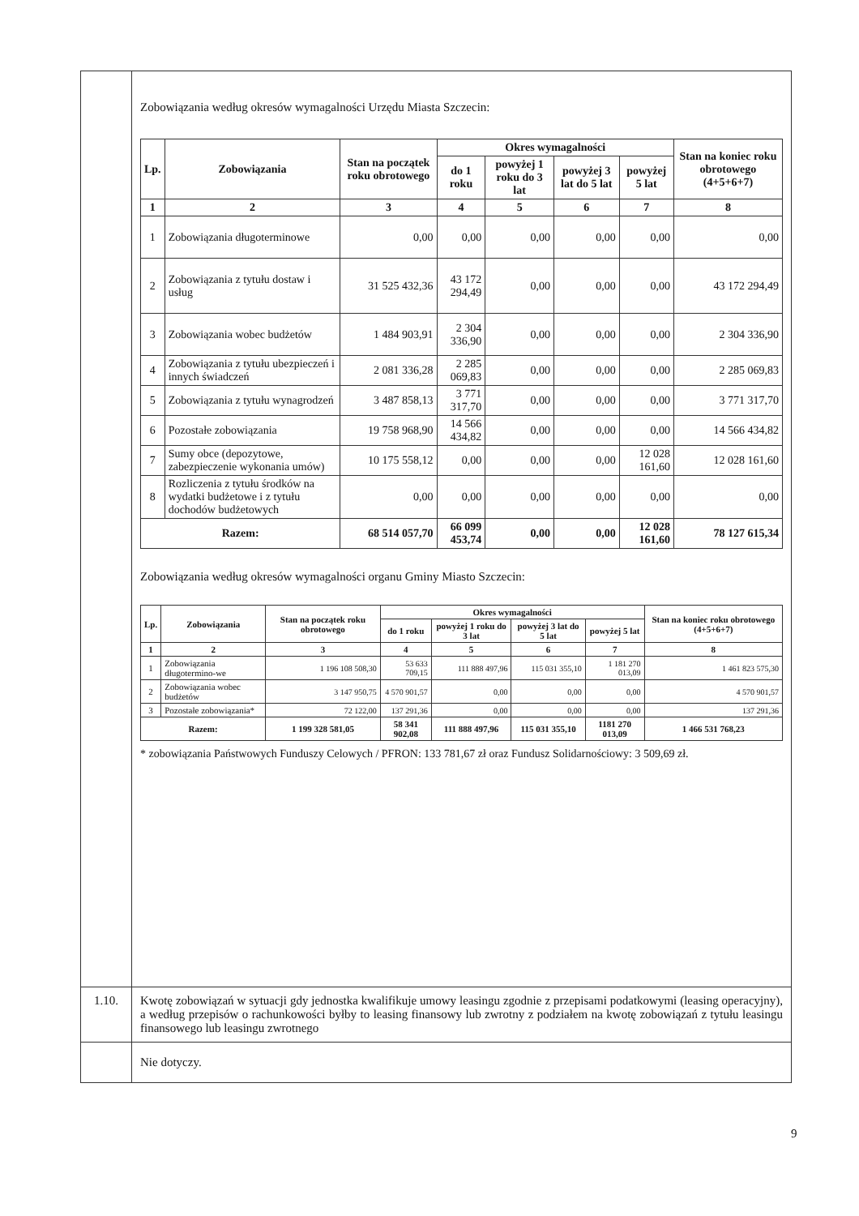| | Zobowiązania według okresów wymagalności Urzędu Miasta Szczecin: / Lp. / Zobowiązania / Stan na początek roku obrotowego / Okres wymagalności / / / / Stan na koniec roku obrotowego (4+5+6+7) / / --- / --- / --- / --- / --- / --- / --- / --- / / / / / do 1 roku / powyżej 1 roku do 3 lat / powyżej 3 lat do 5 lat / powyżej 5 lat / / / 1 / 2 / 3 / 4 / 5 / 6 / 7 / 8 / / 1 / Zobowiązania długoterminowe / 0,00 / 0,00 / 0,00 / 0,00 / 0,00 / 0,00 / / 2 / Zobowiązania z tytułu dostaw i usług / 31 525 432,36 / 43 172 294,49 / 0,00 / 0,00 / 0,00 / 43 172 294,49 / / 3 / Zobowiązania wobec budżetów / 1 484 903,91 / 2 304 336,90 / 0,00 / 0,00 / 0,00 / 2 304 336,90 / / 4 / Zobowiązania z tytułu ubezpieczeń i innych świadczeń / 2 081 336,28 / 2 285 069,83 / 0,00 / 0,00 / 0,00 / 2 285 069,83 / / 5 / Zobowiązania z tytułu wynagrodzeń / 3 487 858,13 / 3 771 317,70 / 0,00 / 0,00 / 0,00 / 3 771 317,70 / / 6 / Pozostałe zobowiązania / 19 758 968,90 / 14 566 434,82 / 0,00 / 0,00 / 0,00 / 14 566 434,82 / / 7 / Sumy obce (depozytowe, zabezpieczenie wykonania umów) / 10 175 558,12 / 0,00 / 0,00 / 0,00 / 12 028 161,60 / 12 028 161,60 / / 8 / Rozliczenia z tytułu środków na wydatki budżetowe i z tytułu dochodów budżetowych / 0,00 / 0,00 / 0,00 / 0,00 / 0,00 / 0,00 / / Razem: / / 68 514 057,70 / 66 099 453,74 / 0,00 / 0,00 / 12 028 161,60 / 78 127 615,34 / Zobowiązania według okresów wymagalności organu Gminy Miasto Szczecin: / Lp. / Zobowiązania / Stan na początek roku obrotowego / Okres wymagalności / / / / Stan na koniec roku obrotowego (4+5+6+7) / / --- / --- / --- / --- / --- / --- / --- / --- / / / / / do 1 roku / powyżej 1 roku do 3 lat / powyżej 3 lat do 5 lat / powyżej 5 lat / / / 1 / 2 / 3 / 4 / 5 / 6 / 7 / 8 / / 1 / Zobowiązania długotermino-we / 1 196 108 508,30 / 53 633 709,15 / 111 888 497,96 / 115 031 355,10 / 1 181 270 013,09 / 1 461 823 575,30 / / 2 / Zobowiązania wobec budżetów / 3 147 950,75 / 4 570 901,57 / 0,00 / 0,00 / 0,00 / 4 570 901,57 / / 3 / Pozostałe zobowiązania* / 72 122,00 / 137 291,36 / 0,00 / 0,00 / 0,00 / 137 291,36 / / Razem: / / 1 199 328 581,05 / 58 341 902,08 / 111 888 497,96 / 115 031 355,10 / 1181 270 013,09 / 1 466 531 768,23 / * zobowiązania Państwowych Funduszy Celowych / PFRON: 133 781,67 zł oraz Fundusz Solidarnościowy: 3 509,69 zł. |
| 1.10. | Kwotę zobowiązań w sytuacji gdy jednostka kwalifikuje umowy leasingu zgodnie z przepisami podatkowymi (leasing operacyjny), a według przepisów o rachunkowości byłby to leasing finansowy lub zwrotny z podziałem na kwotę zobowiązań z tytułu leasingu finansowego lub leasingu zwrotnego |
| | Nie dotyczy. |
9